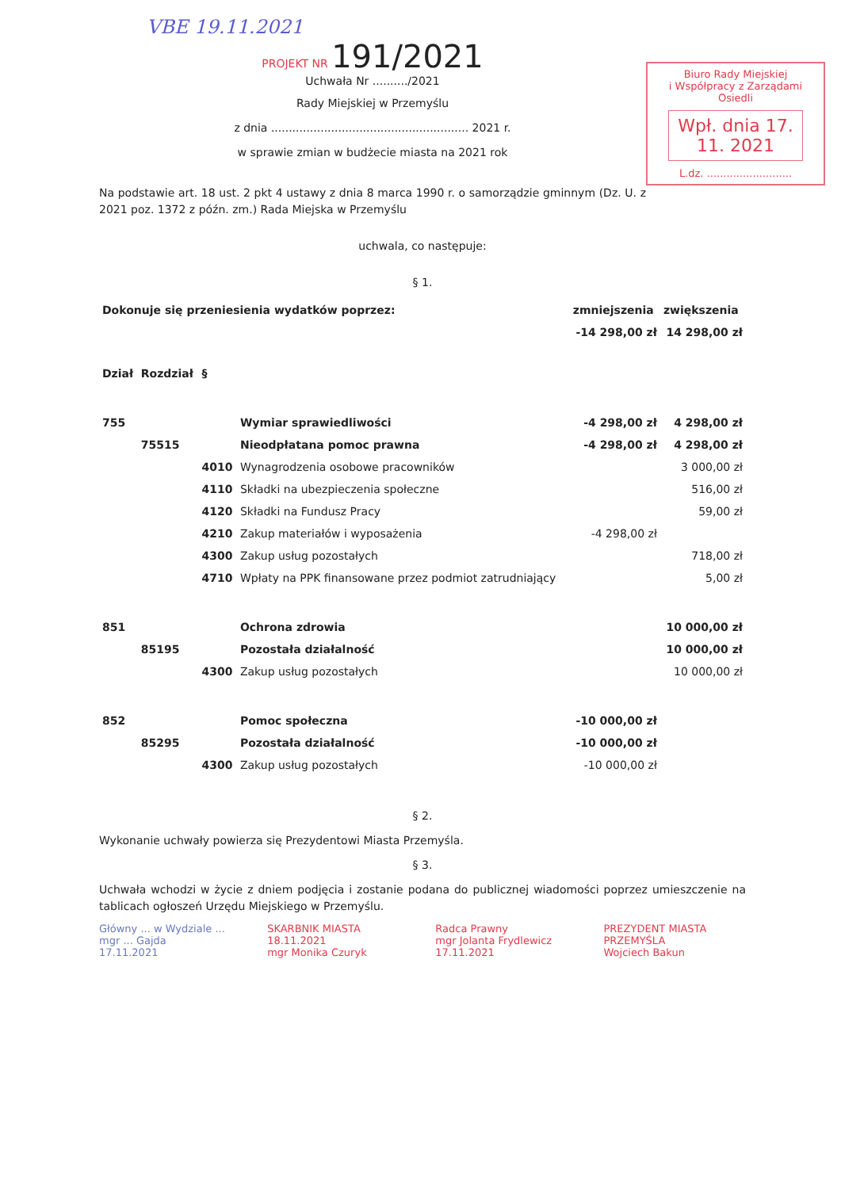VBE 19.11.2021
Biuro Rady Miejskiej
i Współpracy z Zarządami Osiedli
Wpł. dnia 17. 11. 2021
L.dz. ..........................
PROJEKT NR 191/2021
Uchwała Nr ........../2021
Rady Miejskiej w Przemyślu
z dnia ........................................................ 2021 r.
w sprawie zmian w budżecie miasta na 2021 rok
Na podstawie art. 18 ust. 2 pkt 4 ustawy z dnia 8 marca 1990 r. o samorządzie gminnym (Dz. U. z 2021 poz. 1372 z późn. zm.) Rada Miejska w Przemyślu
uchwala, co następuje:
§ 1.
| Dokonuje się przeniesienia wydatków poprzez: | | | | zmniejszenia | zwiększenia |
| --- | --- | --- | --- | --- | --- |
| | | | | -14 298,00 zł | 14 298,00 zł |
| Dział | Rozdział | § | | | |
| 755 | | | Wymiar sprawiedliwości | -4 298,00 zł | 4 298,00 zł |
| | 75515 | | Nieodpłatana pomoc prawna | -4 298,00 zł | 4 298,00 zł |
| | | 4010 | Wynagrodzenia osobowe pracowników | | 3 000,00 zł |
| | | 4110 | Składki na ubezpieczenia społeczne | | 516,00 zł |
| | | 4120 | Składki na Fundusz Pracy | | 59,00 zł |
| | | 4210 | Zakup materiałów i wyposażenia | -4 298,00 zł | |
| | | 4300 | Zakup usług pozostałych | | 718,00 zł |
| | | 4710 | Wpłaty na PPK finansowane przez podmiot zatrudniający | | 5,00 zł |
| 851 | | | Ochrona zdrowia | | 10 000,00 zł |
| | 85195 | | Pozostała działalność | | 10 000,00 zł |
| | | 4300 | Zakup usług pozostałych | | 10 000,00 zł |
| 852 | | | Pomoc społeczna | -10 000,00 zł | |
| | 85295 | | Pozostała działalność | -10 000,00 zł | |
| | | 4300 | Zakup usług pozostałych | -10 000,00 zł | |
§ 2.
Wykonanie uchwały powierza się Prezydentowi Miasta Przemyśla.
§ 3.
Uchwała wchodzi w życie z dniem podjęcia i zostanie podana do publicznej wiadomości poprzez umieszczenie na tablicach ogłoszeń Urzędu Miejskiego w Przemyślu.
Główny ... w Wydziale ...
mgr ... Gajda
17.11.2021
SKARBNIK MIASTA
18.11.2021
mgr Monika Czuryk
Radca Prawny
mgr Jolanta Frydlewicz
17.11.2021
PREZYDENT MIASTA PRZEMYŚLA
Wojciech Bakun